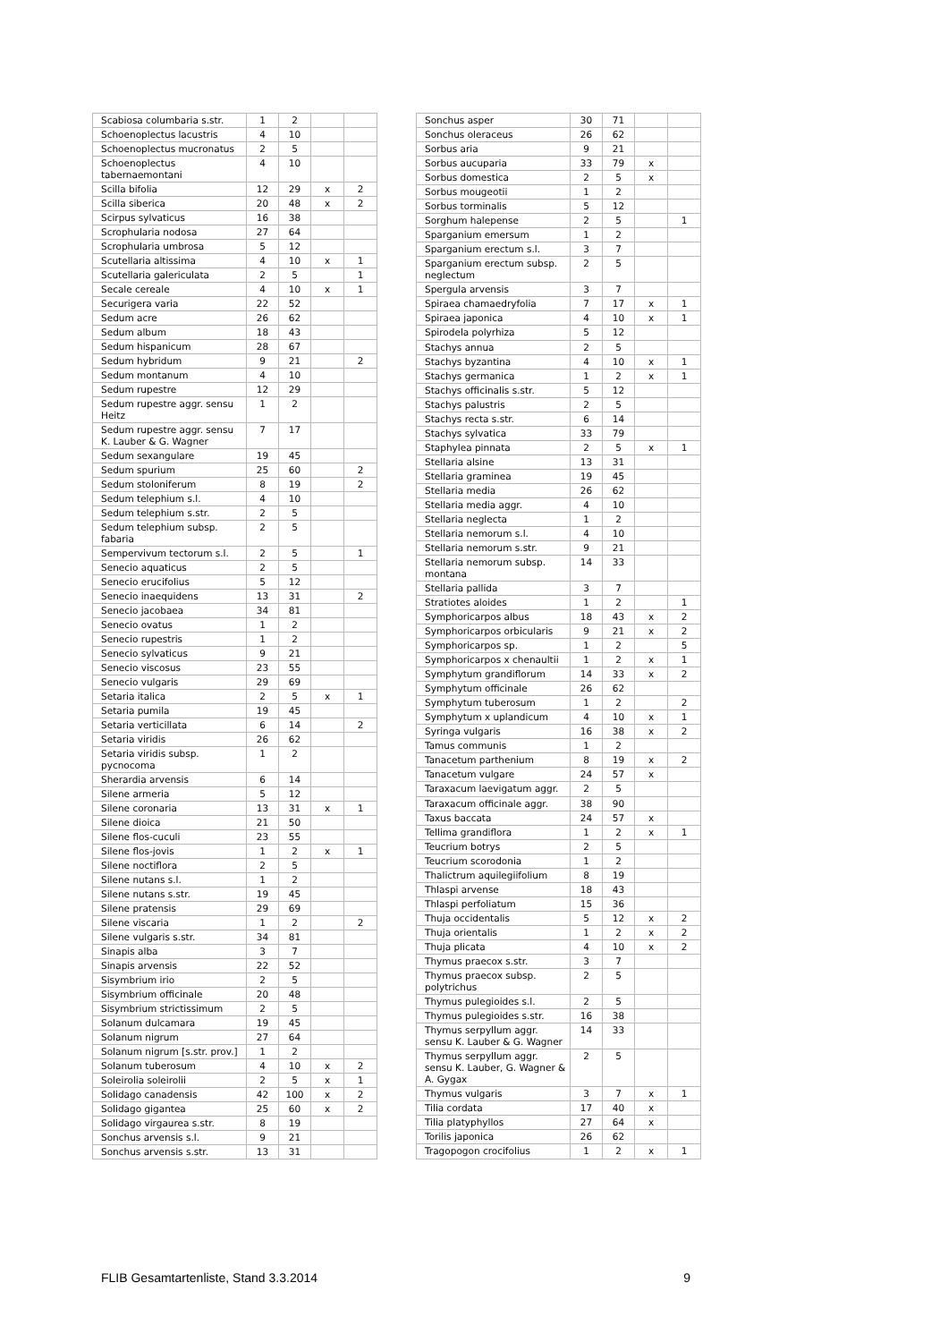| Scabiosa columbaria s.str. | 1 | 2 | | |
| Schoenoplectus lacustris | 4 | 10 | | |
| Schoenoplectus mucronatus | 2 | 5 | | |
| Schoenoplectus tabernaemontani | 4 | 10 | | |
| Scilla bifolia | 12 | 29 | x | 2 |
| Scilla siberica | 20 | 48 | x | 2 |
| Scirpus sylvaticus | 16 | 38 | | |
| Scrophularia nodosa | 27 | 64 | | |
| Scrophularia umbrosa | 5 | 12 | | |
| Scutellaria altissima | 4 | 10 | x | 1 |
| Scutellaria galericulata | 2 | 5 | | 1 |
| Secale cereale | 4 | 10 | x | 1 |
| Securigera varia | 22 | 52 | | |
| Sedum acre | 26 | 62 | | |
| Sedum album | 18 | 43 | | |
| Sedum hispanicum | 28 | 67 | | |
| Sedum hybridum | 9 | 21 | | 2 |
| Sedum montanum | 4 | 10 | | |
| Sedum rupestre | 12 | 29 | | |
| Sedum rupestre aggr. sensu Heitz | 1 | 2 | | |
| Sedum rupestre aggr. sensu K. Lauber & G. Wagner | 7 | 17 | | |
| Sedum sexangulare | 19 | 45 | | |
| Sedum spurium | 25 | 60 | | 2 |
| Sedum stoloniferum | 8 | 19 | | 2 |
| Sedum telephium s.l. | 4 | 10 | | |
| Sedum telephium s.str. | 2 | 5 | | |
| Sedum telephium subsp. fabaria | 2 | 5 | | |
| Sempervivum tectorum s.l. | 2 | 5 | | 1 |
| Senecio aquaticus | 2 | 5 | | |
| Senecio erucifolius | 5 | 12 | | |
| Senecio inaequidens | 13 | 31 | | 2 |
| Senecio jacobaea | 34 | 81 | | |
| Senecio ovatus | 1 | 2 | | |
| Senecio rupestris | 1 | 2 | | |
| Senecio sylvaticus | 9 | 21 | | |
| Senecio viscosus | 23 | 55 | | |
| Senecio vulgaris | 29 | 69 | | |
| Setaria italica | 2 | 5 | x | 1 |
| Setaria pumila | 19 | 45 | | |
| Setaria verticillata | 6 | 14 | | 2 |
| Setaria viridis | 26 | 62 | | |
| Setaria viridis subsp. pycnocoma | 1 | 2 | | |
| Sherardia arvensis | 6 | 14 | | |
| Silene armeria | 5 | 12 | | |
| Silene coronaria | 13 | 31 | x | 1 |
| Silene dioica | 21 | 50 | | |
| Silene flos-cuculi | 23 | 55 | | |
| Silene flos-jovis | 1 | 2 | x | 1 |
| Silene noctiflora | 2 | 5 | | |
| Silene nutans s.l. | 1 | 2 | | |
| Silene nutans s.str. | 19 | 45 | | |
| Silene pratensis | 29 | 69 | | |
| Silene viscaria | 1 | 2 | | 2 |
| Silene vulgaris s.str. | 34 | 81 | | |
| Sinapis alba | 3 | 7 | | |
| Sinapis arvensis | 22 | 52 | | |
| Sisymbrium irio | 2 | 5 | | |
| Sisymbrium officinale | 20 | 48 | | |
| Sisymbrium strictissimum | 2 | 5 | | |
| Solanum dulcamara | 19 | 45 | | |
| Solanum nigrum | 27 | 64 | | |
| Solanum nigrum [s.str. prov.] | 1 | 2 | | |
| Solanum tuberosum | 4 | 10 | x | 2 |
| Soleirolia soleirolii | 2 | 5 | x | 1 |
| Solidago canadensis | 42 | 100 | x | 2 |
| Solidago gigantea | 25 | 60 | x | 2 |
| Solidago virgaurea s.str. | 8 | 19 | | |
| Sonchus arvensis s.l. | 9 | 21 | | |
| Sonchus arvensis s.str. | 13 | 31 | | |
| Sonchus asper | 30 | 71 | | |
| Sonchus oleraceus | 26 | 62 | | |
| Sorbus aria | 9 | 21 | | |
| Sorbus aucuparia | 33 | 79 | x | |
| Sorbus domestica | 2 | 5 | x | |
| Sorbus mougeotii | 1 | 2 | | |
| Sorbus torminalis | 5 | 12 | | |
| Sorghum halepense | 2 | 5 | | 1 |
| Sparganium emersum | 1 | 2 | | |
| Sparganium erectum s.l. | 3 | 7 | | |
| Sparganium erectum subsp. neglectum | 2 | 5 | | |
| Spergula arvensis | 3 | 7 | | |
| Spiraea chamaedryfolia | 7 | 17 | x | 1 |
| Spiraea japonica | 4 | 10 | x | 1 |
| Spirodela polyrhiza | 5 | 12 | | |
| Stachys annua | 2 | 5 | | |
| Stachys byzantina | 4 | 10 | x | 1 |
| Stachys germanica | 1 | 2 | x | 1 |
| Stachys officinalis s.str. | 5 | 12 | | |
| Stachys palustris | 2 | 5 | | |
| Stachys recta s.str. | 6 | 14 | | |
| Stachys sylvatica | 33 | 79 | | |
| Staphylea pinnata | 2 | 5 | x | 1 |
| Stellaria alsine | 13 | 31 | | |
| Stellaria graminea | 19 | 45 | | |
| Stellaria media | 26 | 62 | | |
| Stellaria media aggr. | 4 | 10 | | |
| Stellaria neglecta | 1 | 2 | | |
| Stellaria nemorum s.l. | 4 | 10 | | |
| Stellaria nemorum s.str. | 9 | 21 | | |
| Stellaria nemorum subsp. montana | 14 | 33 | | |
| Stellaria pallida | 3 | 7 | | |
| Stratiotes aloides | 1 | 2 | | 1 |
| Symphoricarpos albus | 18 | 43 | x | 2 |
| Symphoricarpos orbicularis | 9 | 21 | x | 2 |
| Symphoricarpos sp. | 1 | 2 | | 5 |
| Symphoricarpos x chenaultii | 1 | 2 | x | 1 |
| Symphytum grandiflorum | 14 | 33 | x | 2 |
| Symphytum officinale | 26 | 62 | | |
| Symphytum tuberosum | 1 | 2 | | 2 |
| Symphytum x uplandicum | 4 | 10 | x | 1 |
| Syringa vulgaris | 16 | 38 | x | 2 |
| Tamus communis | 1 | 2 | | |
| Tanacetum parthenium | 8 | 19 | x | 2 |
| Tanacetum vulgare | 24 | 57 | x | |
| Taraxacum laevigatum aggr. | 2 | 5 | | |
| Taraxacum officinale aggr. | 38 | 90 | | |
| Taxus baccata | 24 | 57 | x | |
| Tellima grandiflora | 1 | 2 | x | 1 |
| Teucrium botrys | 2 | 5 | | |
| Teucrium scorodonia | 1 | 2 | | |
| Thalictrum aquilegiifolium | 8 | 19 | | |
| Thlaspi arvense | 18 | 43 | | |
| Thlaspi perfoliatum | 15 | 36 | | |
| Thuja occidentalis | 5 | 12 | x | 2 |
| Thuja orientalis | 1 | 2 | x | 2 |
| Thuja plicata | 4 | 10 | x | 2 |
| Thymus praecox s.str. | 3 | 7 | | |
| Thymus praecox subsp. polytrichus | 2 | 5 | | |
| Thymus pulegioides s.l. | 2 | 5 | | |
| Thymus pulegioides s.str. | 16 | 38 | | |
| Thymus serpyllum aggr. sensu K. Lauber & G. Wagner | 14 | 33 | | |
| Thymus serpyllum aggr. sensu K. Lauber, G. Wagner & A. Gygax | 2 | 5 | | |
| Thymus vulgaris | 3 | 7 | x | 1 |
| Tilia cordata | 17 | 40 | x | |
| Tilia platyphyllos | 27 | 64 | x | |
| Torilis japonica | 26 | 62 | | |
| Tragopogon crocifolius | 1 | 2 | x | 1 |
FLIB Gesamtartenliste, Stand 3.3.2014 9